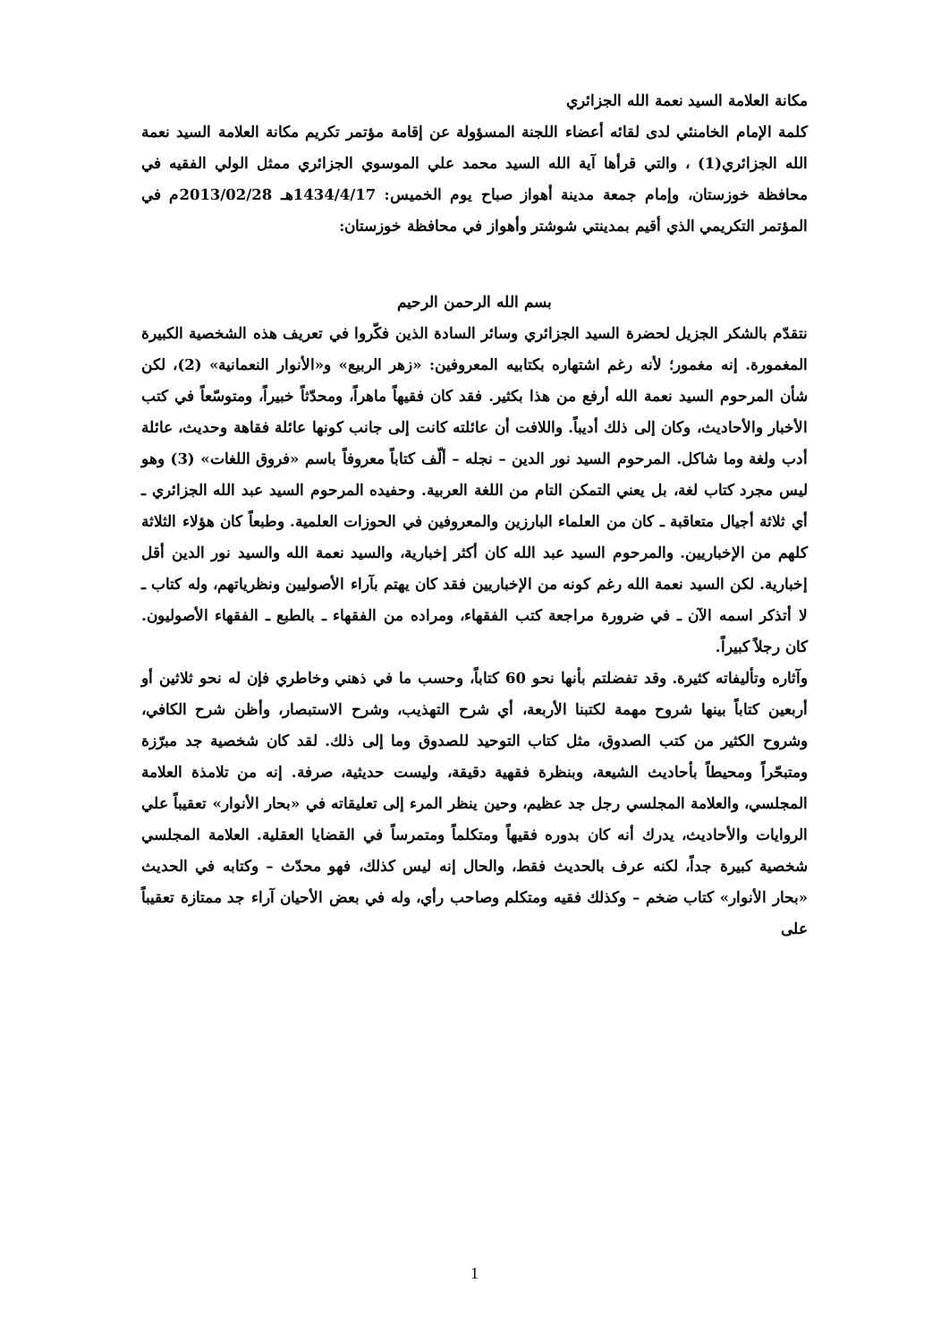مكانة العلامة السيد نعمة الله الجزائري
كلمة الإمام الخامنئي لدى لقائه أعضاء اللجنة المسؤولة عن إقامة مؤتمر تكريم مكانة العلامة السيد نعمة الله الجزائري(1) ، والتي قرأها آية الله السيد محمد علي الموسوي الجزائري ممثل الولي الفقيه في محافظة خوزستان، وإمام جمعة مدينة أهواز صباح يوم الخميس: 1434/4/17هـ 2013/02/28م في المؤتمر التكريمي الذي أقيم بمدينتي شوشتر وأهواز في محافظة خوزستان:
بسم الله الرحمن الرحيم
نتقدّم بالشكر الجزيل لحضرة السيد الجزائري وسائر السادة الذين فكّروا في تعريف هذه الشخصية الكبيرة المغمورة. إنه مغمور؛ لأنه رغم اشتهاره بكتابيه المعروفين: «زهر الربيع» و«الأنوار النعمانية» (2)، لكن شأن المرحوم السيد نعمة الله أرفع من هذا بكثير. فقد كان فقيهاً ماهراً، ومحدّثاً خبيراً، ومتوسّعاً في كتب الأخبار والأحاديث، وكان إلى ذلك أديباً. واللافت أن عائلته كانت إلى جانب كونها عائلة فقاهة وحديث، عائلة أدب ولغة وما شاكل. المرحوم السيد نور الدين – نجله – ألّف كتاباً معروفاً باسم «فروق اللغات» (3) وهو ليس مجرد كتاب لغة، بل يعني التمكن التام من اللغة العربية. وحفيده المرحوم السيد عبد الله الجزائري ـ أي ثلاثة أجيال متعاقبة ـ كان من العلماء البارزين والمعروفين في الحوزات العلمية. وطبعاً كان هؤلاء الثلاثة كلهم من الإخباريين. والمرحوم السيد عبد الله كان أكثر إخبارية، والسيد نعمة الله والسيد نور الدين أقل إخبارية. لكن السيد نعمة الله رغم كونه من الإخباريين فقد كان يهتم بآراء الأصوليين ونظرياتهم، وله كتاب ـ لا أتذكر اسمه الآن ـ في ضرورة مراجعة كتب الفقهاء، ومراده من الفقهاء ـ بالطبع ـ الفقهاء الأصوليون. كان رجلاً كبيراً.
وآثاره وتأليفاته كثيرة. وقد تفضلتم بأنها نحو 60 كتاباً، وحسب ما في ذهني وخاطري فإن له نحو ثلاثين أو أربعين كتاباً بينها شروح مهمة لكتبنا الأربعة، أي شرح التهذيب، وشرح الاستبصار، وأظن شرح الكافي، وشروح الكثير من كتب الصدوق، مثل كتاب التوحيد للصدوق وما إلى ذلك. لقد كان شخصية جد مبرّزة ومتبحّراً ومحيطاً بأحاديث الشيعة، وبنظرة فقهية دقيقة، وليست حديثية، صرفة. إنه من تلامذة العلامة المجلسي، والعلامة المجلسي رجل جد عظيم، وحين ينظر المرء إلى تعليقاته في «بحار الأنوار» تعقيباً علي الروايات والأحاديث، يدرك أنه كان بدوره فقيهاً ومتكلماً ومتمرساً في القضايا العقلية. العلامة المجلسي شخصية كبيرة جداً، لكنه عرف بالحديث فقط، والحال إنه ليس كذلك، فهو محدّث – وكتابه في الحديث «بحار الأنوار» كتاب ضخم – وكذلك فقيه ومتكلم وصاحب رأي، وله في بعض الأحيان آراء جد ممتازة تعقيباً على
1